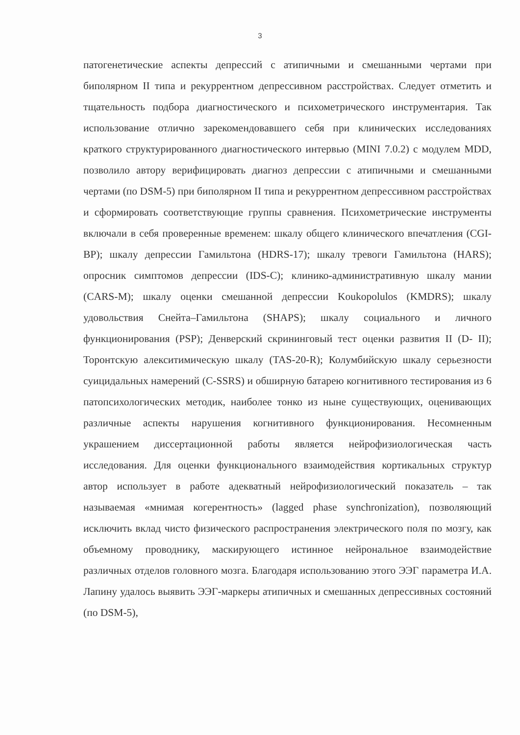3
патогенетические аспекты депрессий с атипичными и смешанными чертами при биполярном II типа и рекуррентном депрессивном расстройствах. Следует отметить и тщательность подбора диагностического и психометрического инструментария. Так использование отлично зарекомендовавшего себя при клинических исследованиях краткого структурированного диагностического интервью (MINI 7.0.2) с модулем MDD, позволило автору верифицировать диагноз депрессии с атипичными и смешанными чертами (по DSM-5) при биполярном II типа и рекуррентном депрессивном расстройствах и сформировать соответствующие группы сравнения. Психометрические инструменты включали в себя проверенные временем: шкалу общего клинического впечатления (CGI-BP); шкалу депрессии Гамильтона (HDRS-17); шкалу тревоги Гамильтона (HARS); опросник симптомов депрессии (IDS-C); клинико-административную шкалу мании (CARS-M); шкалу оценки смешанной депрессии Koukopolulos (KMDRS); шкалу удовольствия Снейта–Гамильтона (SHAPS); шкалу социального и личного функционирования (PSP); Денверский скрининговый тест оценки развития II (D- II); Торонтскую алекситимическую шкалу (TAS-20-R); Колумбийскую шкалу серьезности суицидальных намерений (C-SSRS) и обширную батарею когнитивного тестирования из 6 патопсихологических методик, наиболее тонко из ныне существующих, оценивающих различные аспекты нарушения когнитивного функционирования. Несомненным украшением диссертационной работы является нейрофизиологическая часть исследования. Для оценки функционального взаимодействия кортикальных структур автор использует в работе адекватный нейрофизиологический показатель – так называемая «мнимая когерентность» (lagged phase synchronization), позволяющий исключить вклад чисто физического распространения электрического поля по мозгу, как объемному проводнику, маскирующего истинное нейрональное взаимодействие различных отделов головного мозга. Благодаря использованию этого ЭЭГ параметра И.А. Лапину удалось выявить ЭЭГ-маркеры атипичных и смешанных депрессивных состояний (по DSM-5),